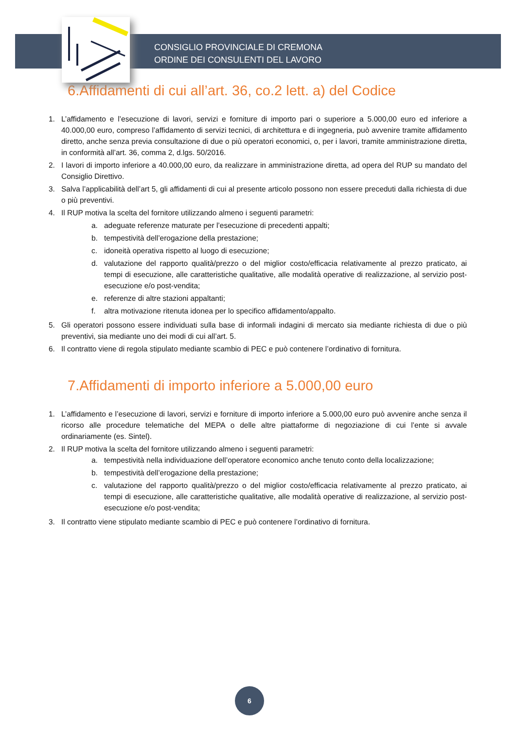CONSIGLIO PROVINCIALE DI CREMONA
ORDINE DEI CONSULENTI DEL LAVORO
6.Affidamenti di cui all’art. 36, co.2 lett. a) del Codice
1. L’affidamento e l’esecuzione di lavori, servizi e forniture di importo pari o superiore a 5.000,00 euro ed inferiore a 40.000,00 euro, compreso l’affidamento di servizi tecnici, di architettura e di ingegneria, può avvenire tramite affidamento diretto, anche senza previa consultazione di due o più operatori economici, o, per i lavori, tramite amministrazione diretta, in conformità all’art. 36, comma 2, d.lgs. 50/2016.
2. I lavori di importo inferiore a 40.000,00 euro, da realizzare in amministrazione diretta, ad opera del RUP su mandato del Consiglio Direttivo.
3. Salva l’applicabilità dell’art 5, gli affidamenti di cui al presente articolo possono non essere preceduti dalla richiesta di due o più preventivi.
4. Il RUP motiva la scelta del fornitore utilizzando almeno i seguenti parametri:
a. adeguate referenze maturate per l’esecuzione di precedenti appalti;
b. tempestività dell’erogazione della prestazione;
c. idoneità operativa rispetto al luogo di esecuzione;
d. valutazione del rapporto qualità/prezzo o del miglior costo/efficacia relativamente al prezzo praticato, ai tempi di esecuzione, alle caratteristiche qualitative, alle modalità operative di realizzazione, al servizio post-esecuzione e/o post-vendita;
e. referenze di altre stazioni appaltanti;
f. altra motivazione ritenuta idonea per lo specifico affidamento/appalto.
5. Gli operatori possono essere individuati sulla base di informali indagini di mercato sia mediante richiesta di due o più preventivi, sia mediante uno dei modi di cui all’art. 5.
6. Il contratto viene di regola stipulato mediante scambio di PEC e può contenere l’ordinativo di fornitura.
7.Affidamenti di importo inferiore a 5.000,00 euro
1. L’affidamento e l’esecuzione di lavori, servizi e forniture di importo inferiore a 5.000,00 euro può avvenire anche senza il ricorso alle procedure telematiche del MEPA o delle altre piattaforme di negoziazione di cui l’ente si avvale ordinariamente (es. Sintel).
2. Il RUP motiva la scelta del fornitore utilizzando almeno i seguenti parametri:
a. tempestività nella individuazione dell’operatore economico anche tenuto conto della localizzazione;
b. tempestività dell’erogazione della prestazione;
c. valutazione del rapporto qualità/prezzo o del miglior costo/efficacia relativamente al prezzo praticato, ai tempi di esecuzione, alle caratteristiche qualitative, alle modalità operative di realizzazione, al servizio post-esecuzione e/o post-vendita;
3. Il contratto viene stipulato mediante scambio di PEC e può contenere l’ordinativo di fornitura.
6